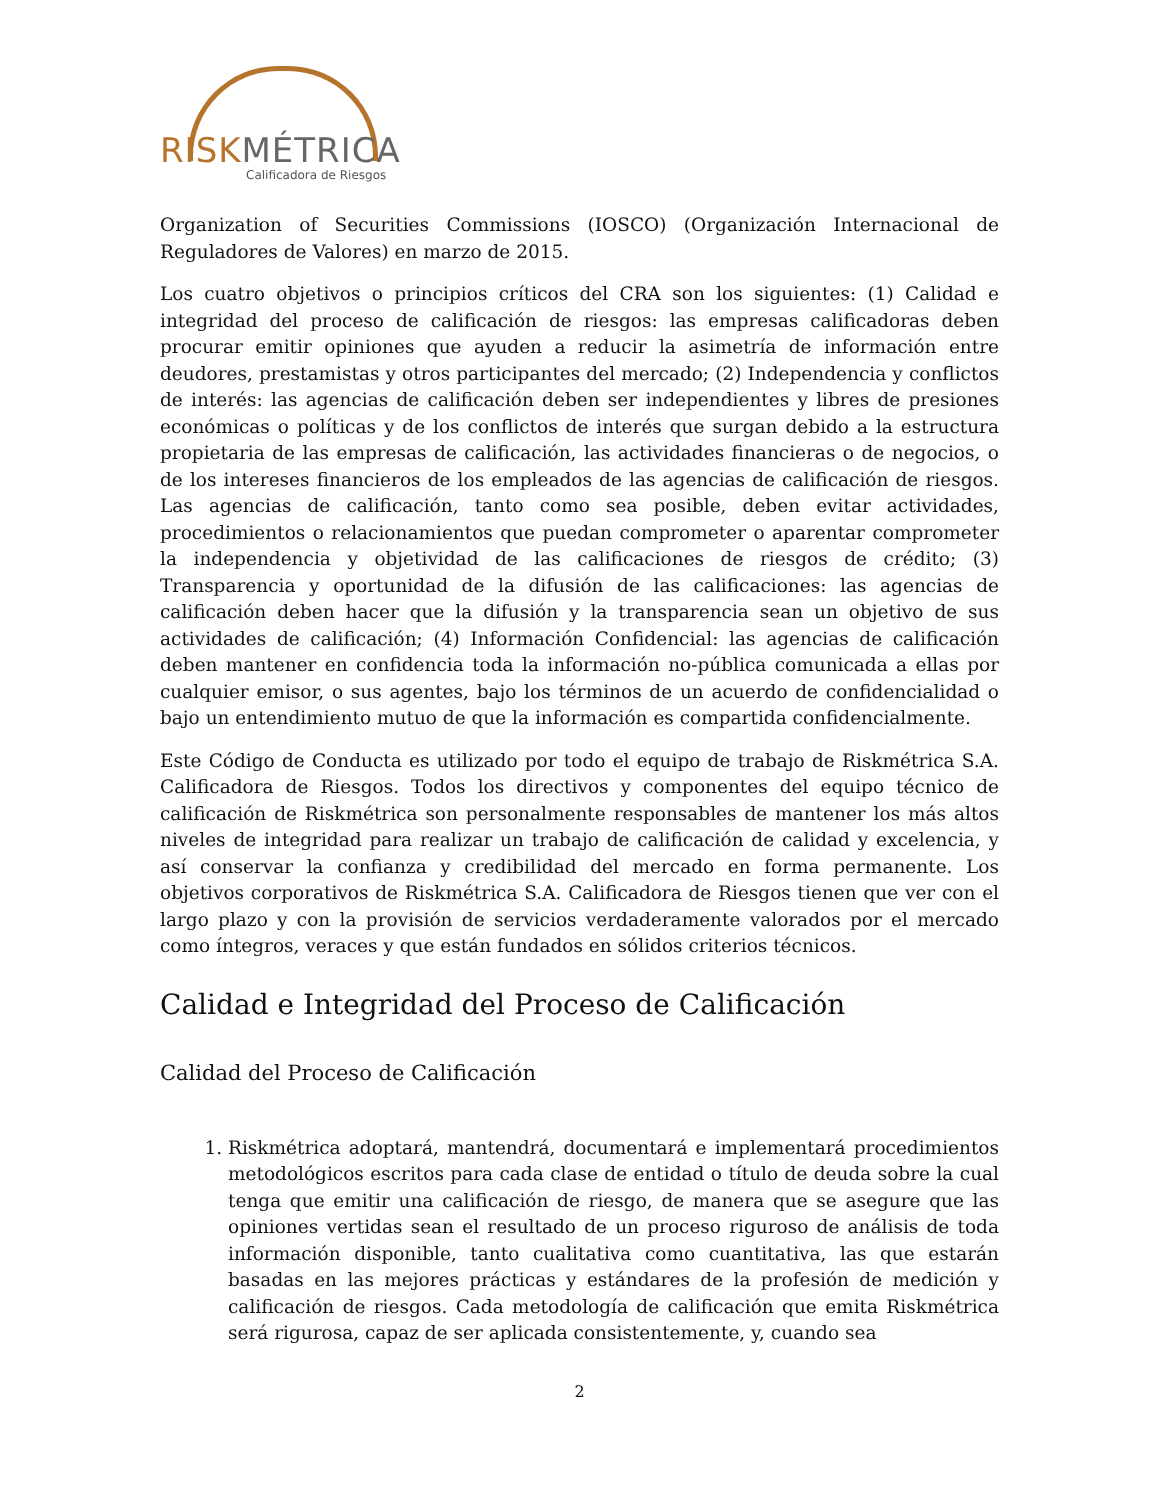RISKMÉTRICA
Calificadora de Riesgos
Organization of Securities Commissions (IOSCO) (Organización Internacional de Reguladores de Valores) en marzo de 2015.
Los cuatro objetivos o principios críticos del CRA son los siguientes: (1) Calidad e integridad del proceso de calificación de riesgos: las empresas calificadoras deben procurar emitir opiniones que ayuden a reducir la asimetría de información entre deudores, prestamistas y otros participantes del mercado; (2) Independencia y conflictos de interés: las agencias de calificación deben ser independientes y libres de presiones económicas o políticas y de los conflictos de interés que surgan debido a la estructura propietaria de las empresas de calificación, las actividades financieras o de negocios, o de los intereses financieros de los empleados de las agencias de calificación de riesgos. Las agencias de calificación, tanto como sea posible, deben evitar actividades, procedimientos o relacionamientos que puedan comprometer o aparentar comprometer la independencia y objetividad de las calificaciones de riesgos de crédito; (3) Transparencia y oportunidad de la difusión de las calificaciones: las agencias de calificación deben hacer que la difusión y la transparencia sean un objetivo de sus actividades de calificación; (4) Información Confidencial: las agencias de calificación deben mantener en confidencia toda la información no-pública comunicada a ellas por cualquier emisor, o sus agentes, bajo los términos de un acuerdo de confidencialidad o bajo un entendimiento mutuo de que la información es compartida confidencialmente.
Este Código de Conducta es utilizado por todo el equipo de trabajo de Riskmétrica S.A. Calificadora de Riesgos. Todos los directivos y componentes del equipo técnico de calificación de Riskmétrica son personalmente responsables de mantener los más altos niveles de integridad para realizar un trabajo de calificación de calidad y excelencia, y así conservar la confianza y credibilidad del mercado en forma permanente. Los objetivos corporativos de Riskmétrica S.A. Calificadora de Riesgos tienen que ver con el largo plazo y con la provisión de servicios verdaderamente valorados por el mercado como íntegros, veraces y que están fundados en sólidos criterios técnicos.
Calidad e Integridad del Proceso de Calificación
Calidad del Proceso de Calificación
1. Riskmétrica adoptará, mantendrá, documentará e implementará procedimientos metodológicos escritos para cada clase de entidad o título de deuda sobre la cual tenga que emitir una calificación de riesgo, de manera que se asegure que las opiniones vertidas sean el resultado de un proceso riguroso de análisis de toda información disponible, tanto cualitativa como cuantitativa, las que estarán basadas en las mejores prácticas y estándares de la profesión de medición y calificación de riesgos. Cada metodología de calificación que emita Riskmétrica será rigurosa, capaz de ser aplicada consistentemente, y, cuando sea
2